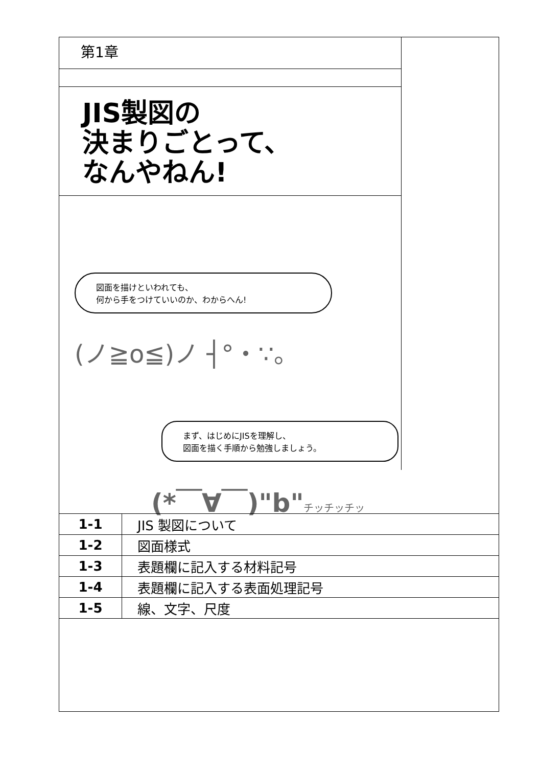第1章
JIS製図の
決まりごとって、
なんやねん!
図面を描けといわれても、
何から手をつけていいのか、わからへん!
(ノ≧o≦)ノ ┤°・∵。
まず、はじめにJISを理解し、
図面を描く手順から勉強しましょう。
(*￣∀￣)"b"チッチッチッ
| 1-1 | JIS 製図について |
| 1-2 | 図面様式 |
| 1-3 | 表題欄に記入する材料記号 |
| 1-4 | 表題欄に記入する表面処理記号 |
| 1-5 | 線、文字、尺度 |